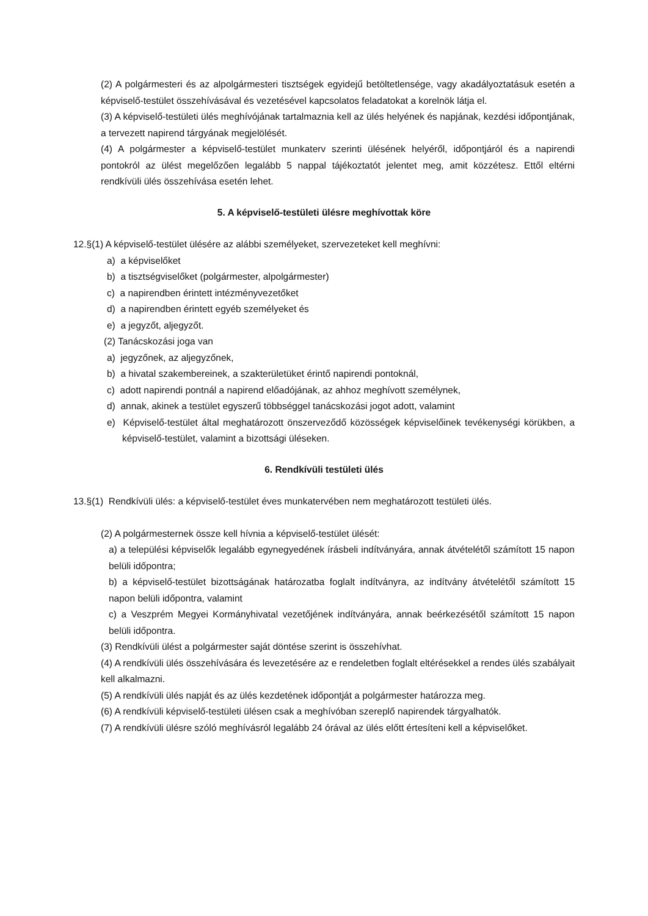(2) A polgármesteri és az alpolgármesteri tisztségek egyidejű betöltetlensége, vagy akadályoztatásuk esetén a képviselő-testület összehívásával és vezetésével kapcsolatos feladatokat a korelnök látja el.
(3) A képviselő-testületi ülés meghívójának tartalmaznia kell az ülés helyének és napjának, kezdési időpontjának, a tervezett napirend tárgyának megjelölését.
(4) A polgármester a képviselő-testület munkaterv szerinti ülésének helyéről, időpontjáról és a napirendi pontokról az ülést megelőzően legalább 5 nappal tájékoztatót jelentet meg, amit közzétesz. Ettől eltérni rendkívüli ülés összehívása esetén lehet.
5. A képviselő-testületi ülésre meghívottak köre
12.§(1) A képviselő-testület ülésére az alábbi személyeket, szervezeteket kell meghívni:
a) a képviselőket
b) a tisztségviselőket (polgármester, alpolgármester)
c) a napirendben érintett intézményvezetőket
d) a napirendben érintett egyéb személyeket és
e) a jegyzőt, aljegyzőt.
(2) Tanácskozási joga van
a) jegyzőnek, az aljegyzőnek,
b) a hivatal szakembereinek, a szakterületüket érintő napirendi pontoknál,
c) adott napirendi pontnál a napirend előadójának, az ahhoz meghívott személynek,
d) annak, akinek a testület egyszerű többséggel tanácskozási jogot adott, valamint
e) Képviselő-testület által meghatározott önszerveződő közösségek képviselőinek tevékenységi körükben, a képviselő-testület, valamint a bizottsági üléseken.
6. Rendkívüli testületi ülés
13.§(1) Rendkívüli ülés: a képviselő-testület éves munkatervében nem meghatározott testületi ülés.
(2) A polgármesternek össze kell hívnia a képviselő-testület ülését:
a) a települési képviselők legalább egynegyedének írásbeli indítványára, annak átvételétől számított 15 napon belüli időpontra;
b) a képviselő-testület bizottságának határozatba foglalt indítványra, az indítvány átvételétől számított 15 napon belüli időpontra, valamint
c) a Veszprém Megyei Kormányhivatal vezetőjének indítványára, annak beérkezésétől számított 15 napon belüli időpontra.
(3) Rendkívüli ülést a polgármester saját döntése szerint is összehívhat.
(4) A rendkívüli ülés összehívására és levezetésére az e rendeletben foglalt eltérésekkel a rendes ülés szabályait kell alkalmazni.
(5) A rendkívüli ülés napját és az ülés kezdetének időpontját a polgármester határozza meg.
(6) A rendkívüli képviselő-testületi ülésen csak a meghívóban szereplő napirendek tárgyalhatók.
(7) A rendkívüli ülésre szóló meghívásról legalább 24 órával az ülés előtt értesíteni kell a képviselőket.